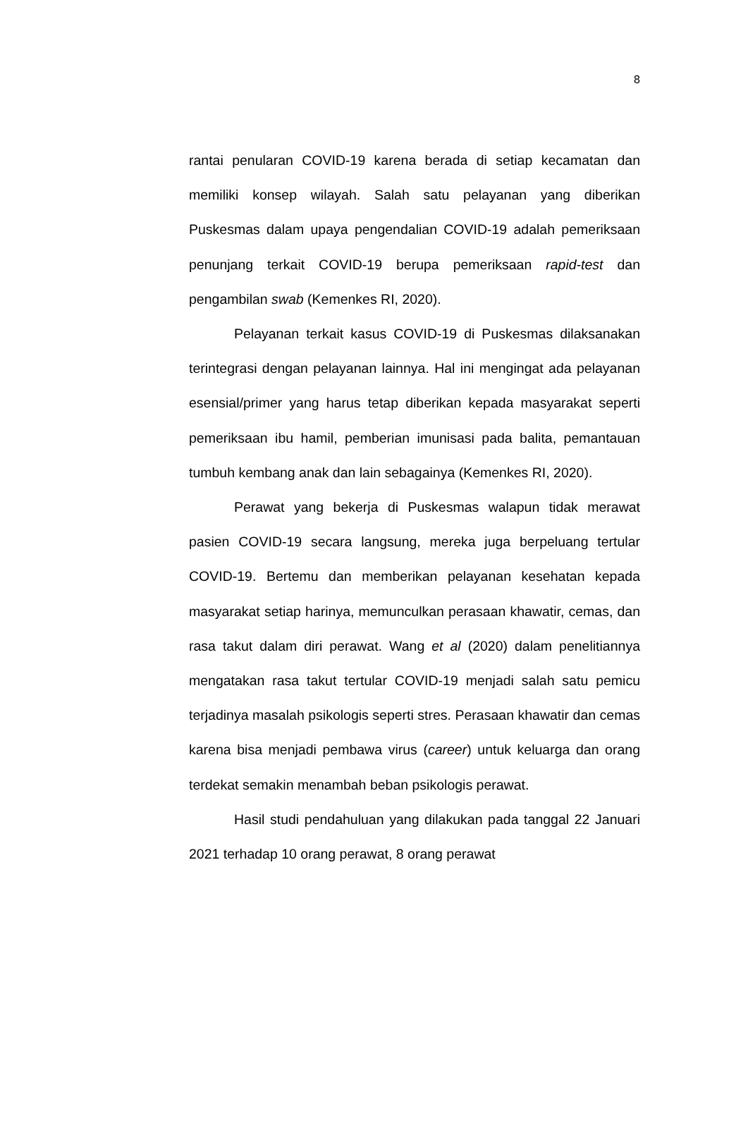8
rantai penularan COVID-19 karena berada di setiap kecamatan dan memiliki konsep wilayah. Salah satu pelayanan yang diberikan Puskesmas dalam upaya pengendalian COVID-19 adalah pemeriksaan penunjang terkait COVID-19 berupa pemeriksaan rapid-test dan pengambilan swab (Kemenkes RI, 2020).
Pelayanan terkait kasus COVID-19 di Puskesmas dilaksanakan terintegrasi dengan pelayanan lainnya. Hal ini mengingat ada pelayanan esensial/primer yang harus tetap diberikan kepada masyarakat seperti pemeriksaan ibu hamil, pemberian imunisasi pada balita, pemantauan tumbuh kembang anak dan lain sebagainya (Kemenkes RI, 2020).
Perawat yang bekerja di Puskesmas walapun tidak merawat pasien COVID-19 secara langsung, mereka juga berpeluang tertular COVID-19. Bertemu dan memberikan pelayanan kesehatan kepada masyarakat setiap harinya, memunculkan perasaan khawatir, cemas, dan rasa takut dalam diri perawat. Wang et al (2020) dalam penelitiannya mengatakan rasa takut tertular COVID-19 menjadi salah satu pemicu terjadinya masalah psikologis seperti stres. Perasaan khawatir dan cemas karena bisa menjadi pembawa virus (career) untuk keluarga dan orang terdekat semakin menambah beban psikologis perawat.
Hasil studi pendahuluan yang dilakukan pada tanggal 22 Januari 2021 terhadap 10 orang perawat, 8 orang perawat